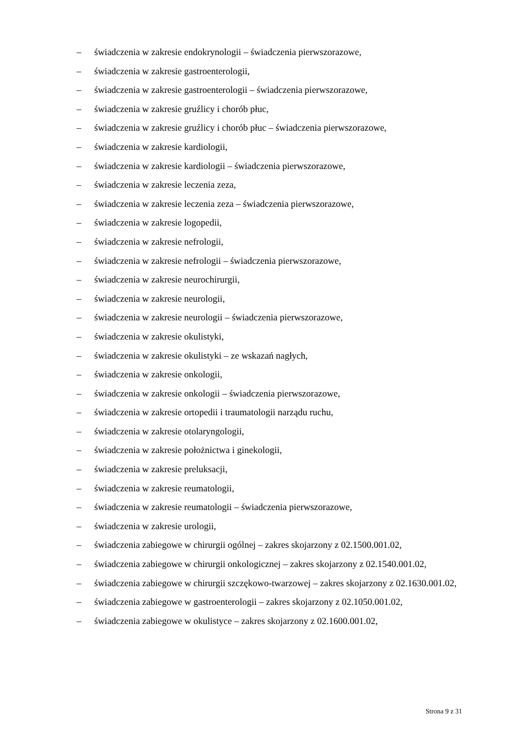– świadczenia w zakresie endokrynologii – świadczenia pierwszorazowe,
– świadczenia w zakresie gastroenterologii,
– świadczenia w zakresie gastroenterologii – świadczenia pierwszorazowe,
– świadczenia w zakresie gruźlicy i chorób płuc,
– świadczenia w zakresie gruźlicy i chorób płuc – świadczenia pierwszorazowe,
– świadczenia w zakresie kardiologii,
– świadczenia w zakresie kardiologii – świadczenia pierwszorazowe,
– świadczenia w zakresie leczenia zeza,
– świadczenia w zakresie leczenia zeza – świadczenia pierwszorazowe,
– świadczenia w zakresie logopedii,
– świadczenia w zakresie nefrologii,
– świadczenia w zakresie nefrologii – świadczenia pierwszorazowe,
– świadczenia w zakresie neurochirurgii,
– świadczenia w zakresie neurologii,
– świadczenia w zakresie neurologii – świadczenia pierwszorazowe,
– świadczenia w zakresie okulistyki,
– świadczenia w zakresie okulistyki – ze wskazań nagłych,
– świadczenia w zakresie onkologii,
– świadczenia w zakresie onkologii – świadczenia pierwszorazowe,
– świadczenia w zakresie ortopedii i traumatologii narządu ruchu,
– świadczenia w zakresie otolaryngologii,
– świadczenia w zakresie położnictwa i ginekologii,
– świadczenia w zakresie preluksacji,
– świadczenia w zakresie reumatologii,
– świadczenia w zakresie reumatologii – świadczenia pierwszorazowe,
– świadczenia w zakresie urologii,
– świadczenia zabiegowe w chirurgii ogólnej – zakres skojarzony z 02.1500.001.02,
– świadczenia zabiegowe w chirurgii onkologicznej – zakres skojarzony z 02.1540.001.02,
– świadczenia zabiegowe w chirurgii szczękowo-twarzowej – zakres skojarzony z 02.1630.001.02,
– świadczenia zabiegowe w gastroenterologii – zakres skojarzony z 02.1050.001.02,
– świadczenia zabiegowe w okulistyce – zakres skojarzony z 02.1600.001.02,
Strona 9 z 31